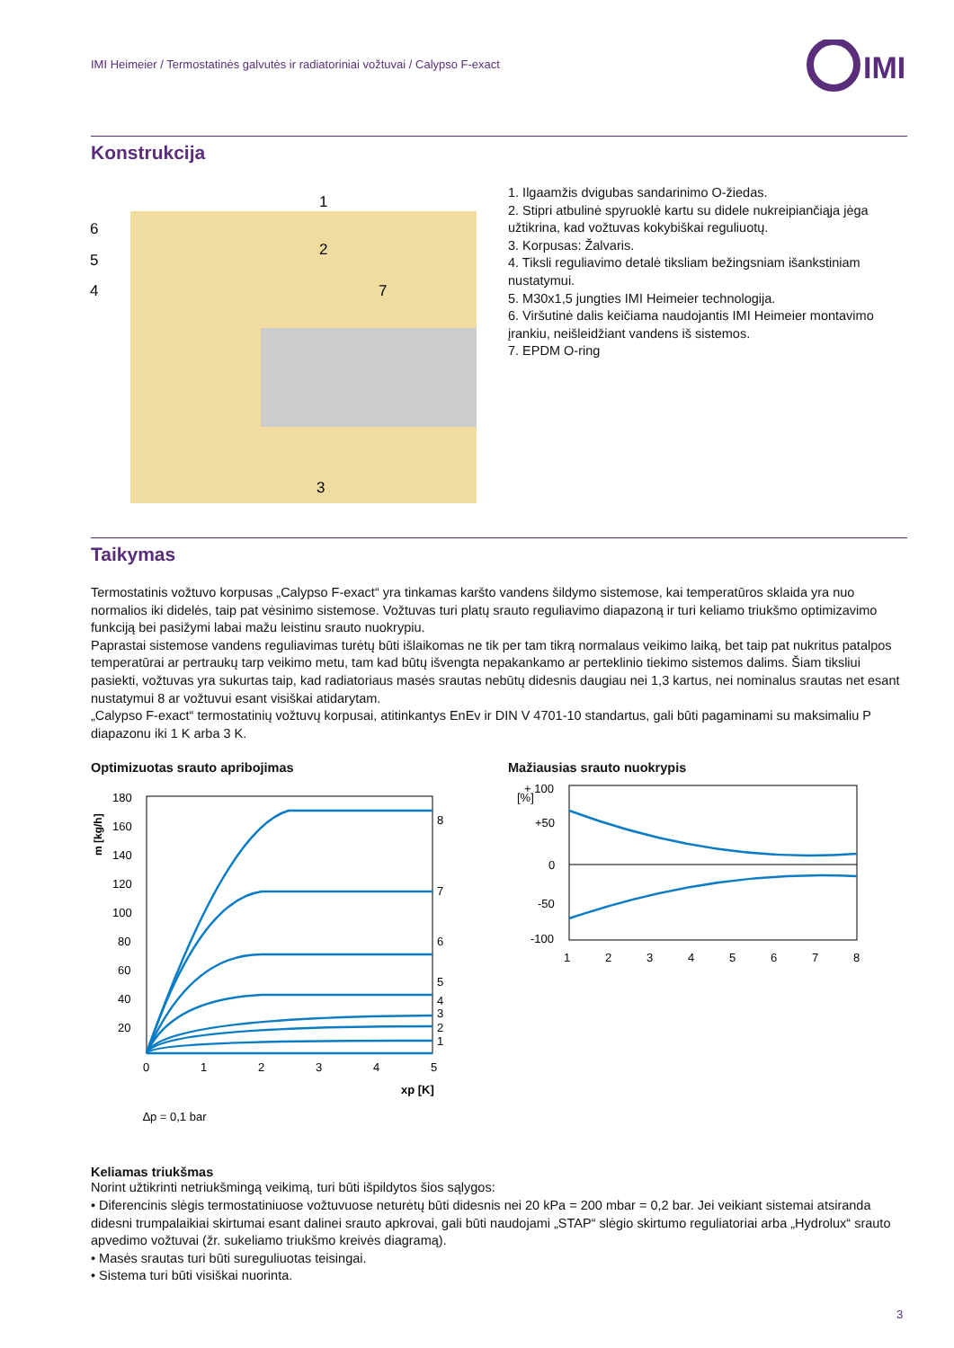IMI Heimeier / Termostatinės galvutės ir radiatoriniai vožtuvai / Calypso F-exact
IMI
Konstrukcija
6
5
4
1
2
7
3
1. Ilgaamžis dvigubas sandarinimo O-žiedas.
2. Stipri atbulinė spyruoklė kartu su didele nukreipiančiąja jėga užtikrina, kad vožtuvas kokybiškai reguliuotų.
3. Korpusas: Žalvaris.
4. Tiksli reguliavimo detalė tiksliam bežingsniam išankstiniam nustatymui.
5. M30x1,5 jungties IMI Heimeier technologija.
6. Viršutinė dalis keičiama naudojantis IMI Heimeier montavimo įrankiu, neišleidžiant vandens iš sistemos.
7. EPDM O-ring
Taikymas
Termostatinis vožtuvo korpusas „Calypso F-exact“ yra tinkamas karšto vandens šildymo sistemose, kai temperatūros sklaida yra nuo normalios iki didelės, taip pat vėsinimo sistemose. Vožtuvas turi platų srauto reguliavimo diapazoną ir turi keliamo triukšmo optimizavimo funkciją bei pasižymi labai mažu leistinu srauto nuokrypiu.
Paprastai sistemose vandens reguliavimas turėtų būti išlaikomas ne tik per tam tikrą normalaus veikimo laiką, bet taip pat nukritus patalpos temperatūrai ar pertraukų tarp veikimo metu, tam kad būtų išvengta nepakankamo ar perteklinio tiekimo sistemos dalims. Šiam tiksliui pasiekti, vožtuvas yra sukurtas taip, kad radiatoriaus masės srautas nebūtų didesnis daugiau nei 1,3 kartus, nei nominalus srautas net esant nustatymui 8 ar vožtuvui esant visiškai atidarytam.
„Calypso F-exact“ termostatinių vožtuvų korpusai, atitinkantys EnEv ir DIN V 4701-10 standartus, gali būti pagaminami su maksimaliu P diapazonu iki 1 K arba 3 K.
Optimizuotas srauto apribojimas
m [kg/h]
180
160
140
120
100
80
60
40
20
0
1
2
3
4
5
8
7
6
5
4
3
2
1
xp [K]
∆p = 0,1 bar
Mažiausias srauto nuokrypis
[%]
+ 100
+50
0
-50
-100
1
2
3
4
5
6
7
8
Keliamas triukšmas
Norint užtikrinti netriukšmingą veikimą, turi būti išpildytos šios sąlygos:
• Diferencinis slėgis termostatiniuose vožtuvuose neturėtų būti didesnis nei 20 kPa = 200 mbar = 0,2 bar. Jei veikiant sistemai atsiranda didesni trumpalaikiai skirtumai esant dalinei srauto apkrovai, gali būti naudojami „STAP“ slėgio skirtumo reguliatoriai arba „Hydrolux“ srauto apvedimo vožtuvai (žr. sukeliamo triukšmo kreivės diagramą).
• Masės srautas turi būti sureguliuotas teisingai.
• Sistema turi būti visiškai nuorinta.
3